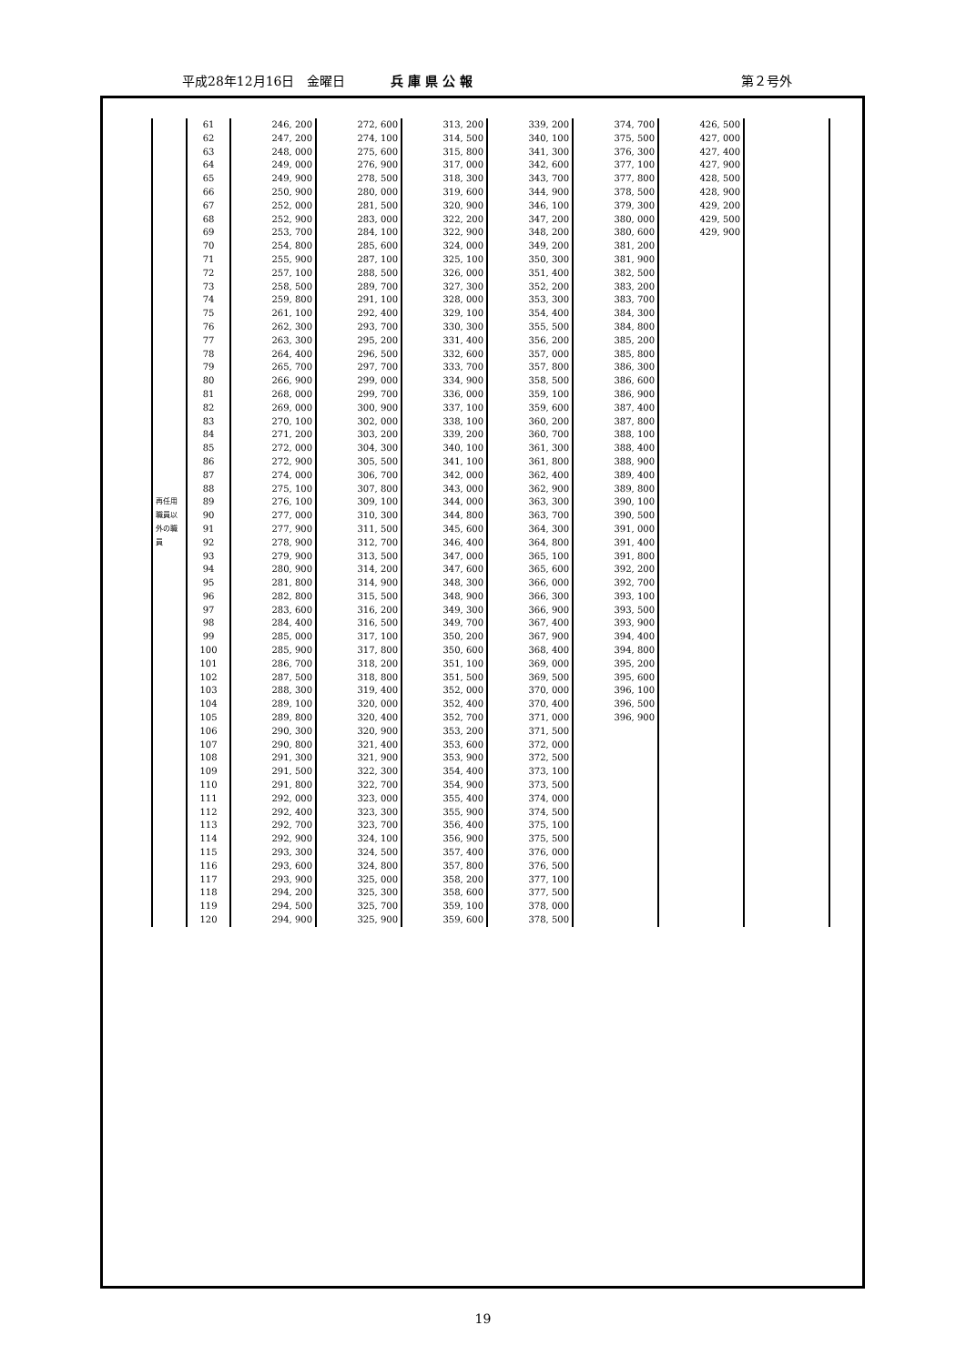平成28年12月16日　金曜日 兵 庫 県 公 報 第２号外
| 再任用職員以外の職員 | 61 | 246, 200 | 272, 600 | 313, 200 | 339, 200 | 374, 700 | 426, 500 | |
| | 62 | 247, 200 | 274, 100 | 314, 500 | 340, 100 | 375, 500 | 427, 000 | |
| | 63 | 248, 000 | 275, 600 | 315, 800 | 341, 300 | 376, 300 | 427, 400 | |
| | 64 | 249, 000 | 276, 900 | 317, 000 | 342, 600 | 377, 100 | 427, 900 | |
| | 65 | 249, 900 | 278, 500 | 318, 300 | 343, 700 | 377, 800 | 428, 500 | |
| | 66 | 250, 900 | 280, 000 | 319, 600 | 344, 900 | 378, 500 | 428, 900 | |
| | 67 | 252, 000 | 281, 500 | 320, 900 | 346, 100 | 379, 300 | 429, 200 | |
| | 68 | 252, 900 | 283, 000 | 322, 200 | 347, 200 | 380, 000 | 429, 500 | |
| | 69 | 253, 700 | 284, 100 | 322, 900 | 348, 200 | 380, 600 | 429, 900 | |
| | 70 | 254, 800 | 285, 600 | 324, 000 | 349, 200 | 381, 200 | | |
| | 71 | 255, 900 | 287, 100 | 325, 100 | 350, 300 | 381, 900 | | |
| | 72 | 257, 100 | 288, 500 | 326, 000 | 351, 400 | 382, 500 | | |
| | 73 | 258, 500 | 289, 700 | 327, 300 | 352, 200 | 383, 200 | | |
| | 74 | 259, 800 | 291, 100 | 328, 000 | 353, 300 | 383, 700 | | |
| | 75 | 261, 100 | 292, 400 | 329, 100 | 354, 400 | 384, 300 | | |
| | 76 | 262, 300 | 293, 700 | 330, 300 | 355, 500 | 384, 800 | | |
| | 77 | 263, 300 | 295, 200 | 331, 400 | 356, 200 | 385, 200 | | |
| | 78 | 264, 400 | 296, 500 | 332, 600 | 357, 000 | 385, 800 | | |
| | 79 | 265, 700 | 297, 700 | 333, 700 | 357, 800 | 386, 300 | | |
| | 80 | 266, 900 | 299, 000 | 334, 900 | 358, 500 | 386, 600 | | |
| | 81 | 268, 000 | 299, 700 | 336, 000 | 359, 100 | 386, 900 | | |
| | 82 | 269, 000 | 300, 900 | 337, 100 | 359, 600 | 387, 400 | | |
| | 83 | 270, 100 | 302, 000 | 338, 100 | 360, 200 | 387, 800 | | |
| | 84 | 271, 200 | 303, 200 | 339, 200 | 360, 700 | 388, 100 | | |
| | 85 | 272, 000 | 304, 300 | 340, 100 | 361, 300 | 388, 400 | | |
| | 86 | 272, 900 | 305, 500 | 341, 100 | 361, 800 | 388, 900 | | |
| | 87 | 274, 000 | 306, 700 | 342, 000 | 362, 400 | 389, 400 | | |
| | 88 | 275, 100 | 307, 800 | 343, 000 | 362, 900 | 389, 800 | | |
| | 89 | 276, 100 | 309, 100 | 344, 000 | 363, 300 | 390, 100 | | |
| | 90 | 277, 000 | 310, 300 | 344, 800 | 363, 700 | 390, 500 | | |
| | 91 | 277, 900 | 311, 500 | 345, 600 | 364, 300 | 391, 000 | | |
| | 92 | 278, 900 | 312, 700 | 346, 400 | 364, 800 | 391, 400 | | |
| | 93 | 279, 900 | 313, 500 | 347, 000 | 365, 100 | 391, 800 | | |
| | 94 | 280, 900 | 314, 200 | 347, 600 | 365, 600 | 392, 200 | | |
| | 95 | 281, 800 | 314, 900 | 348, 300 | 366, 000 | 392, 700 | | |
| | 96 | 282, 800 | 315, 500 | 348, 900 | 366, 300 | 393, 100 | | |
| | 97 | 283, 600 | 316, 200 | 349, 300 | 366, 900 | 393, 500 | | |
| | 98 | 284, 400 | 316, 500 | 349, 700 | 367, 400 | 393, 900 | | |
| | 99 | 285, 000 | 317, 100 | 350, 200 | 367, 900 | 394, 400 | | |
| | 100 | 285, 900 | 317, 800 | 350, 600 | 368, 400 | 394, 800 | | |
| | 101 | 286, 700 | 318, 200 | 351, 100 | 369, 000 | 395, 200 | | |
| | 102 | 287, 500 | 318, 800 | 351, 500 | 369, 500 | 395, 600 | | |
| | 103 | 288, 300 | 319, 400 | 352, 000 | 370, 000 | 396, 100 | | |
| | 104 | 289, 100 | 320, 000 | 352, 400 | 370, 400 | 396, 500 | | |
| | 105 | 289, 800 | 320, 400 | 352, 700 | 371, 000 | 396, 900 | | |
| | 106 | 290, 300 | 320, 900 | 353, 200 | 371, 500 | | | |
| | 107 | 290, 800 | 321, 400 | 353, 600 | 372, 000 | | | |
| | 108 | 291, 300 | 321, 900 | 353, 900 | 372, 500 | | | |
| | 109 | 291, 500 | 322, 300 | 354, 400 | 373, 100 | | | |
| | 110 | 291, 800 | 322, 700 | 354, 900 | 373, 500 | | | |
| | 111 | 292, 000 | 323, 000 | 355, 400 | 374, 000 | | | |
| | 112 | 292, 400 | 323, 300 | 355, 900 | 374, 500 | | | |
| | 113 | 292, 700 | 323, 700 | 356, 400 | 375, 100 | | | |
| | 114 | 292, 900 | 324, 100 | 356, 900 | 375, 500 | | | |
| | 115 | 293, 300 | 324, 500 | 357, 400 | 376, 000 | | | |
| | 116 | 293, 600 | 324, 800 | 357, 800 | 376, 500 | | | |
| | 117 | 293, 900 | 325, 000 | 358, 200 | 377, 100 | | | |
| | 118 | 294, 200 | 325, 300 | 358, 600 | 377, 500 | | | |
| | 119 | 294, 500 | 325, 700 | 359, 100 | 378, 000 | | | |
| | 120 | 294, 900 | 325, 900 | 359, 600 | 378, 500 | | | |
19